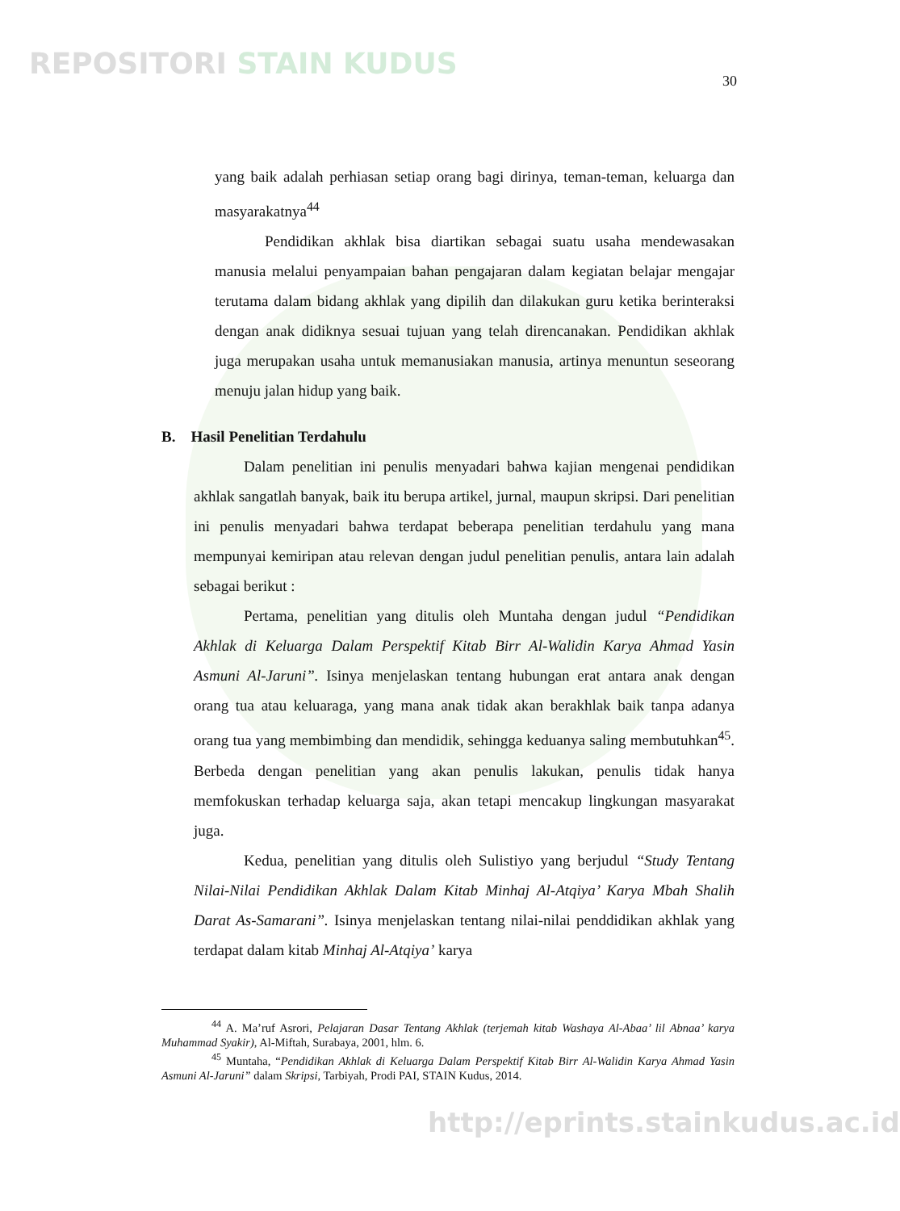REPOSITORI STAIN KUDUS 30
yang baik adalah perhiasan setiap orang bagi dirinya, teman-teman, keluarga dan masyarakatnya<sup>44</sup>
Pendidikan akhlak bisa diartikan sebagai suatu usaha mendewasakan manusia melalui penyampaian bahan pengajaran dalam kegiatan belajar mengajar terutama dalam bidang akhlak yang dipilih dan dilakukan guru ketika berinteraksi dengan anak didiknya sesuai tujuan yang telah direncanakan. Pendidikan akhlak juga merupakan usaha untuk memanusiakan manusia, artinya menuntun seseorang menuju jalan hidup yang baik.
B. Hasil Penelitian Terdahulu
Dalam penelitian ini penulis menyadari bahwa kajian mengenai pendidikan akhlak sangatlah banyak, baik itu berupa artikel, jurnal, maupun skripsi. Dari penelitian ini penulis menyadari bahwa terdapat beberapa penelitian terdahulu yang mana mempunyai kemiripan atau relevan dengan judul penelitian penulis, antara lain adalah sebagai berikut :
Pertama, penelitian yang ditulis oleh Muntaha dengan judul “Pendidikan Akhlak di Keluarga Dalam Perspektif Kitab Birr Al-Walidin Karya Ahmad Yasin Asmuni Al-Jaruni”. Isinya menjelaskan tentang hubungan erat antara anak dengan orang tua atau keluaraga, yang mana anak tidak akan berakhlak baik tanpa adanya orang tua yang membimbing dan mendidik, sehingga keduanya saling membutuhkan<sup>45</sup>. Berbeda dengan penelitian yang akan penulis lakukan, penulis tidak hanya memfokuskan terhadap keluarga saja, akan tetapi mencakup lingkungan masyarakat juga.
Kedua, penelitian yang ditulis oleh Sulistiyo yang berjudul “Study Tentang Nilai-Nilai Pendidikan Akhlak Dalam Kitab Minhaj Al-Atqiya’ Karya Mbah Shalih Darat As-Samarani”. Isinya menjelaskan tentang nilai-nilai penddidikan akhlak yang terdapat dalam kitab Minhaj Al-Atqiya’ karya
<sup>44</sup> A. Ma’ruf Asrori, Pelajaran Dasar Tentang Akhlak (terjemah kitab Washaya Al-Abaa’ lil Abnaa’ karya Muhammad Syakir), Al-Miftah, Surabaya, 2001, hlm. 6.
<sup>45</sup> Muntaha, “Pendidikan Akhlak di Keluarga Dalam Perspektif Kitab Birr Al-Walidin Karya Ahmad Yasin Asmuni Al-Jaruni” dalam Skripsi, Tarbiyah, Prodi PAI, STAIN Kudus, 2014.
http://eprints.stainkudus.ac.id